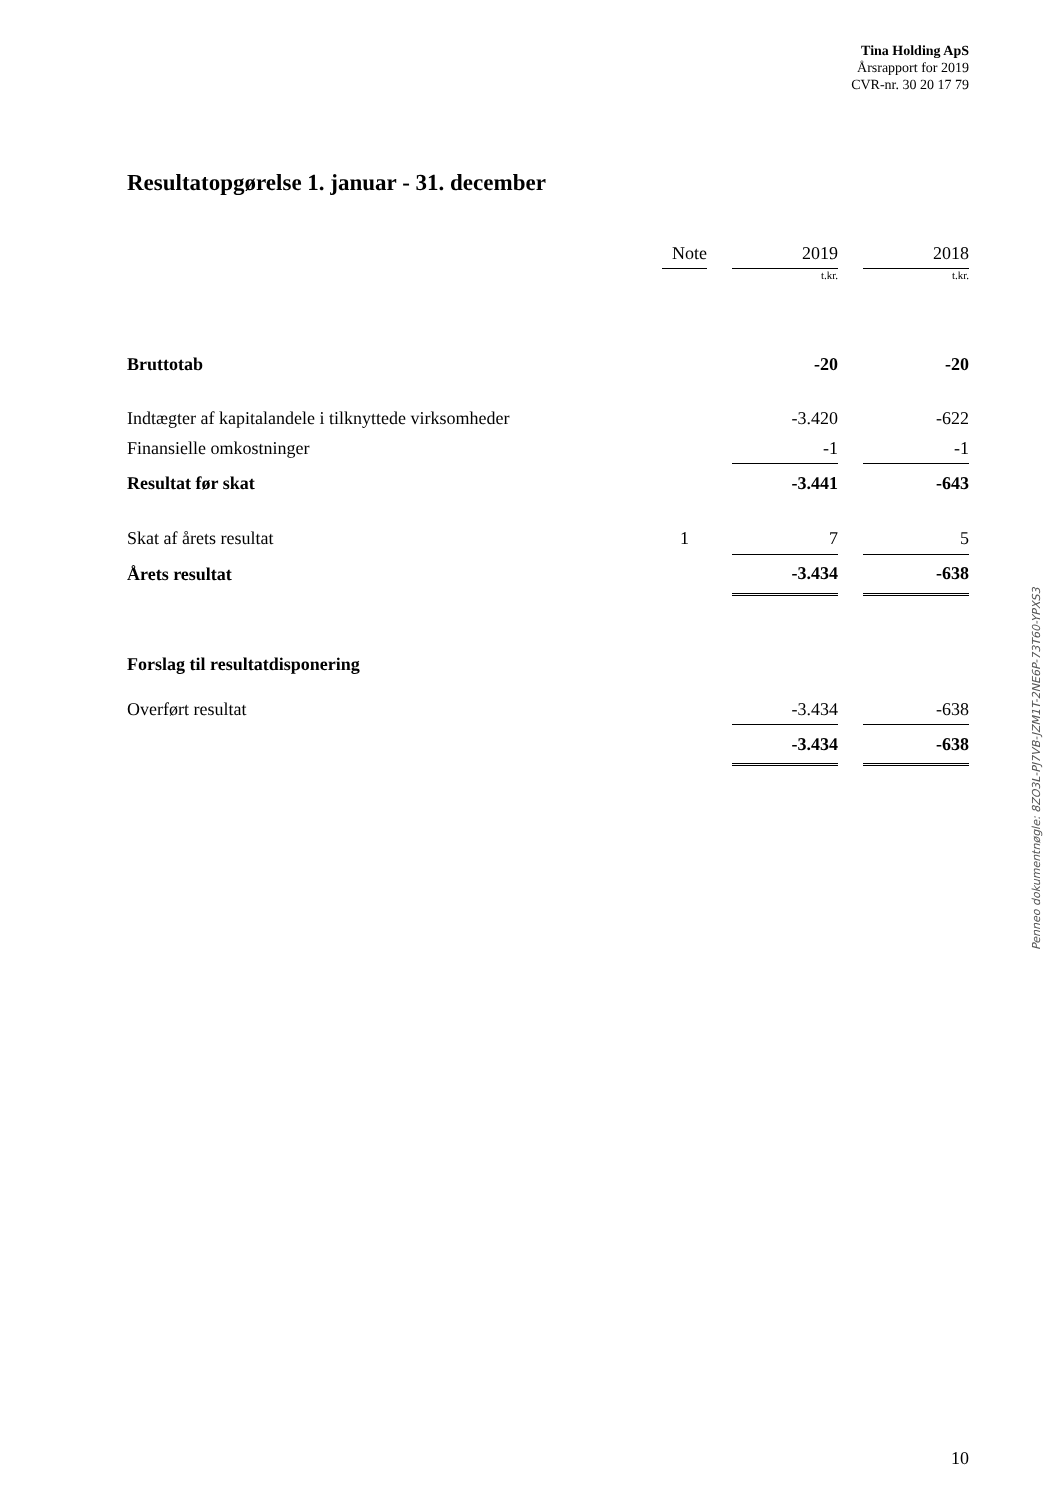Tina Holding ApS
Årsrapport for 2019
CVR-nr. 30 20 17 79
Resultatopgørelse 1. januar - 31. december
| | Note | | 2019 | | 2018 |
| | | | t.kr. | | t.kr. |
| Bruttotab | | | -20 | | -20 |
| Indtægter af kapitalandele i tilknyttede virksomheder | | | -3.420 | | -622 |
| Finansielle omkostninger | | | -1 | | -1 |
| Resultat før skat | | | -3.441 | | -643 |
| Skat af årets resultat | 1 | | 7 | | 5 |
| Årets resultat | | | -3.434 | | -638 |
| Forslag til resultatdisponering | | | | | |
| Overført resultat | | | -3.434 | | -638 |
| | | | -3.434 | | -638 |
Penneo dokumentnøgle: 8ZO3L-PJ7VB-JZM1T-2NE6P-73T60-YPXS3
10